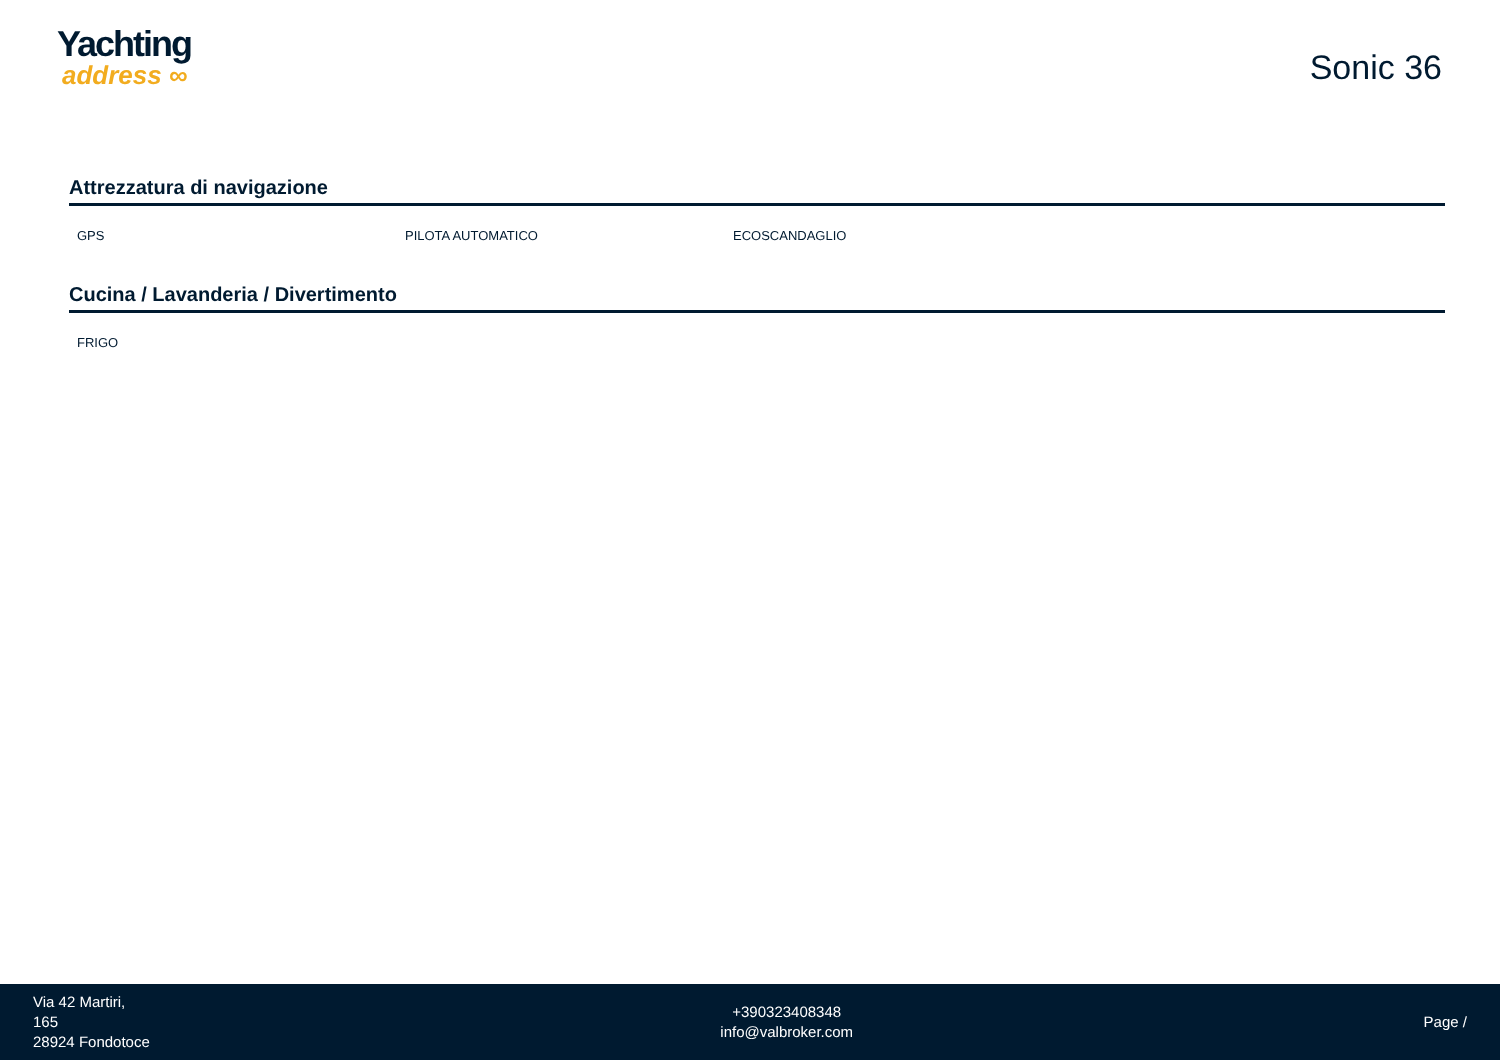Yachting
address ∞
Sonic 36
Attrezzatura di navigazione
GPS PILOTA AUTOMATICO ECOSCANDAGLIO
Cucina / Lavanderia / Divertimento
FRIGO
Via 42 Martiri,
165
28924 Fondotoce
+390323408348
info@valbroker.com
Page /